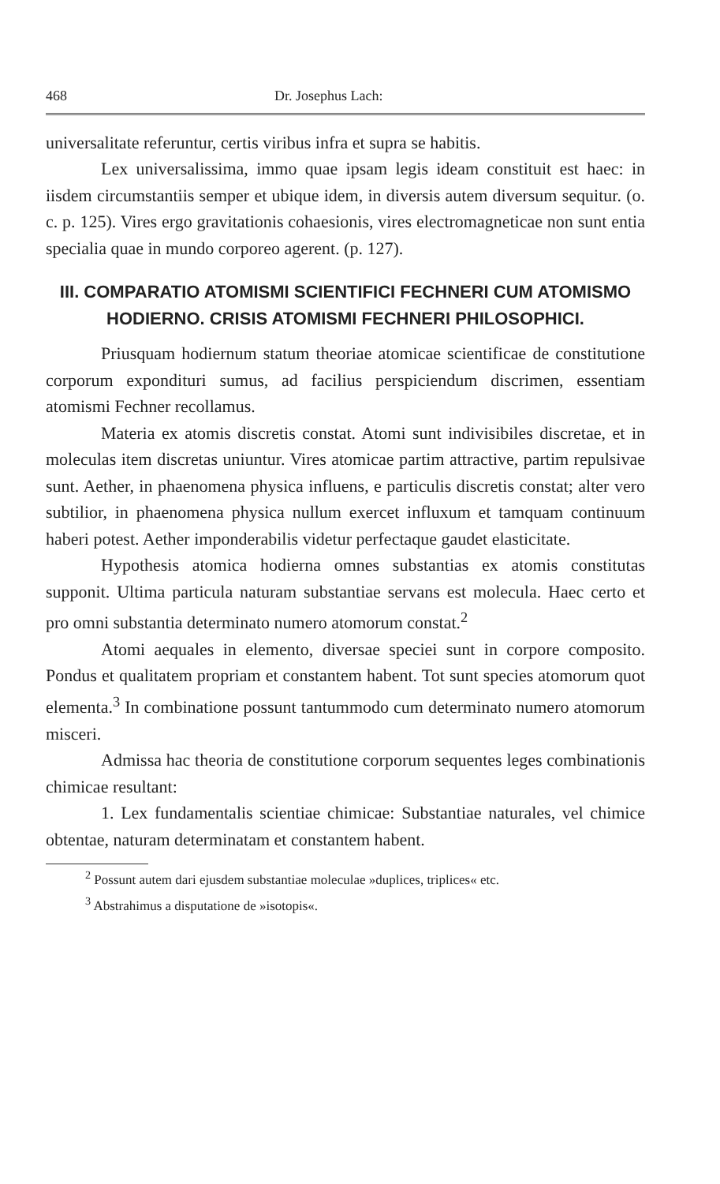468 Dr. Josephus Lach:
universalitate referuntur, certis viribus infra et supra se habitis.
Lex universalissima, immo quae ipsam legis ideam constituit est haec: in iisdem circumstantiis semper et ubique idem, in diversis autem diversum sequitur. (o. c. p. 125). Vires ergo gravitationis cohaesionis, vires electromagneticae non sunt entia specialia quae in mundo corporeo agerent. (p. 127).
III. COMPARATIO ATOMISMI SCIENTIFICI FECHNERI CUM ATOMISMO HODIERNO. CRISIS ATOMISMI FECHNERI PHILOSOPHICI.
Priusquam hodiernum statum theoriae atomicae scientificae de constitutione corporum expondituri sumus, ad facilius perspiciendum discrimen, essentiam atomismi Fechner recollamus.
Materia ex atomis discretis constat. Atomi sunt indivisibiles discretae, et in moleculas item discretas uniuntur. Vires atomicae partim attractive, partim repulsivae sunt. Aether, in phaenomena physica influens, e particulis discretis constat; alter vero subtilior, in phaenomena physica nullum exercet influxum et tamquam continuum haberi potest. Aether imponderabilis videtur perfectaque gaudet elasticitate.
Hypothesis atomica hodierna omnes substantias ex atomis constitutas supponit. Ultima particula naturam substantiae servans est molecula. Haec certo et pro omni substantia determinato numero atomorum constat.<sup>2</sup>
Atomi aequales in elemento, diversae speciei sunt in corpore composito. Pondus et qualitatem propriam et constantem habent. Tot sunt species atomorum quot elementa.<sup>3</sup> In combinatione possunt tantummodo cum determinato numero atomorum misceri.
Admissa hac theoria de constitutione corporum sequentes leges combinationis chimicae resultant:
1. Lex fundamentalis scientiae chimicae: Substantiae naturales, vel chimice obtentae, naturam determinatam et constantem habent.
<sup>2</sup> Possunt autem dari ejusdem substantiae moleculae »duplices, triplices« etc.
<sup>3</sup> Abstrahimus a disputatione de »isotopis«.